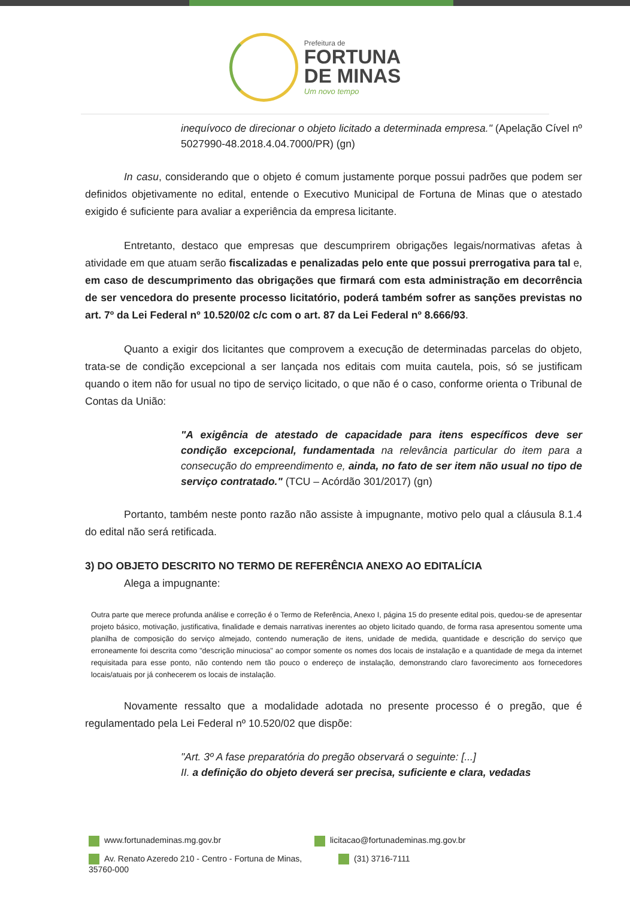Prefeitura de
FORTUNA
DE MINAS
Um novo tempo
inequívoco de direcionar o objeto licitado a determinada empresa." (Apelação Cível nº 5027990-48.2018.4.04.7000/PR) (gn)
In casu, considerando que o objeto é comum justamente porque possui padrões que podem ser definidos objetivamente no edital, entende o Executivo Municipal de Fortuna de Minas que o atestado exigido é suficiente para avaliar a experiência da empresa licitante.
Entretanto, destaco que empresas que descumprirem obrigações legais/normativas afetas à atividade em que atuam serão fiscalizadas e penalizadas pelo ente que possui prerrogativa para tal e, em caso de descumprimento das obrigações que firmará com esta administração em decorrência de ser vencedora do presente processo licitatório, poderá também sofrer as sanções previstas no art. 7º da Lei Federal nº 10.520/02 c/c com o art. 87 da Lei Federal nº 8.666/93.
Quanto a exigir dos licitantes que comprovem a execução de determinadas parcelas do objeto, trata-se de condição excepcional a ser lançada nos editais com muita cautela, pois, só se justificam quando o item não for usual no tipo de serviço licitado, o que não é o caso, conforme orienta o Tribunal de Contas da União:
"A exigência de atestado de capacidade para itens específicos deve ser condição excepcional, fundamentada na relevância particular do item para a consecução do empreendimento e, ainda, no fato de ser item não usual no tipo de serviço contratado." (TCU – Acórdão 301/2017) (gn)
Portanto, também neste ponto razão não assiste à impugnante, motivo pelo qual a cláusula 8.1.4 do edital não será retificada.
3) DO OBJETO DESCRITO NO TERMO DE REFERÊNCIA ANEXO AO EDITALÍCIA
Alega a impugnante:
Outra parte que merece profunda análise e correção é o Termo de Referência, Anexo I, página 15 do presente edital pois, quedou-se de apresentar projeto básico, motivação, justificativa, finalidade e demais narrativas inerentes ao objeto licitado quando, de forma rasa apresentou somente uma planilha de composição do serviço almejado, contendo numeração de itens, unidade de medida, quantidade e descrição do serviço que erroneamente foi descrita como "descrição minuciosa" ao compor somente os nomes dos locais de instalação e a quantidade de mega da internet requisitada para esse ponto, não contendo nem tão pouco o endereço de instalação, demonstrando claro favorecimento aos fornecedores locais/atuais por já conhecerem os locais de instalação.
Novamente ressalto que a modalidade adotada no presente processo é o pregão, que é regulamentado pela Lei Federal nº 10.520/02 que dispõe:
"Art. 3º A fase preparatória do pregão observará o seguinte: [...]
II. a definição do objeto deverá ser precisa, suficiente e clara, vedadas
www.fortunademinas.mg.gov.br
licitacao@fortunademinas.mg.gov.br
Av. Renato Azeredo 210 - Centro - Fortuna de Minas, 35760-000
(31) 3716-7111